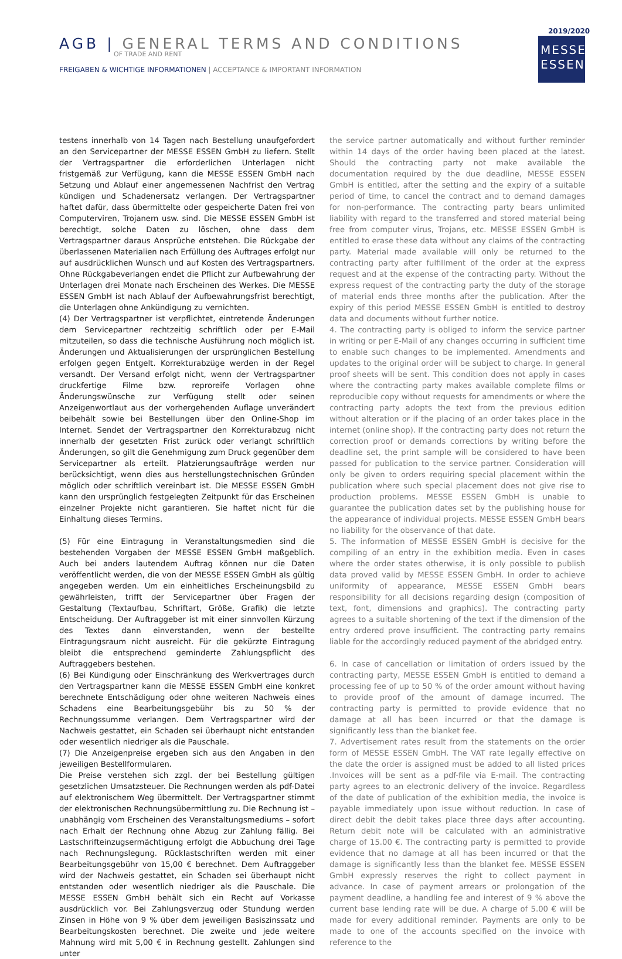AGB | GENERAL TERMS AND CONDITIONS
OF TRADE AND RENT
FREIGABEN & WICHTIGE INFORMATIONEN | ACCEPTANCE & IMPORTANT INFORMATION
2019/2020
MESSE
ESSEN
testens innerhalb von 14 Tagen nach Bestellung unaufgefordert an den Servicepartner der MESSE ESSEN GmbH zu liefern. Stellt der Vertragspartner die erforderlichen Unterlagen nicht fristgemäß zur Verfügung, kann die MESSE ESSEN GmbH nach Setzung und Ablauf einer angemessenen Nachfrist den Vertrag kündigen und Schadenersatz verlangen. Der Vertragspartner haftet dafür, dass übermittelte oder gespeicherte Daten frei von Computerviren, Trojanern usw. sind. Die MESSE ESSEN GmbH ist berechtigt, solche Daten zu löschen, ohne dass dem Vertragspartner daraus Ansprüche entstehen. Die Rückgabe der überlassenen Materialien nach Erfüllung des Auftrages erfolgt nur auf ausdrücklichen Wunsch und auf Kosten des Vertragspartners. Ohne Rückgabeverlangen endet die Pflicht zur Aufbewahrung der Unterlagen drei Monate nach Erscheinen des Werkes. Die MESSE ESSEN GmbH ist nach Ablauf der Aufbewahrungsfrist berechtigt, die Unterlagen ohne Ankündigung zu vernichten.
(4) Der Vertragspartner ist verpflichtet, eintretende Änderungen dem Servicepartner rechtzeitig schriftlich oder per E-Mail mitzuteilen, so dass die technische Ausführung noch möglich ist. Änderungen und Aktualisierungen der ursprünglichen Bestellung erfolgen gegen Entgelt. Korrekturabzüge werden in der Regel versandt. Der Versand erfolgt nicht, wenn der Vertragspartner druckfertige Filme bzw. reproreife Vorlagen ohne Änderungswünsche zur Verfügung stellt oder seinen Anzeigenwortlaut aus der vorhergehenden Auflage unverändert beibehält sowie bei Bestellungen über den Online-Shop im Internet. Sendet der Vertragspartner den Korrekturabzug nicht innerhalb der gesetzten Frist zurück oder verlangt schriftlich Änderungen, so gilt die Genehmigung zum Druck gegenüber dem Servicepartner als erteilt. Platzierungsaufträge werden nur berücksichtigt, wenn dies aus herstellungstechnischen Gründen möglich oder schriftlich vereinbart ist. Die MESSE ESSEN GmbH kann den ursprünglich festgelegten Zeitpunkt für das Erscheinen einzelner Projekte nicht garantieren. Sie haftet nicht für die Einhaltung dieses Termins.
(5) Für eine Eintragung in Veranstaltungsmedien sind die bestehenden Vorgaben der MESSE ESSEN GmbH maßgeblich. Auch bei anders lautendem Auftrag können nur die Daten veröffentlicht werden, die von der MESSE ESSEN GmbH als gültig angegeben werden. Um ein einheitliches Erscheinungsbild zu gewährleisten, trifft der Servicepartner über Fragen der Gestaltung (Textaufbau, Schriftart, Größe, Grafik) die letzte Entscheidung. Der Auftraggeber ist mit einer sinnvollen Kürzung des Textes dann einverstanden, wenn der bestellte Eintragungsraum nicht ausreicht. Für die gekürzte Eintragung bleibt die entsprechend geminderte Zahlungspflicht des Auftraggebers bestehen.
(6) Bei Kündigung oder Einschränkung des Werkvertrages durch den Vertragspartner kann die MESSE ESSEN GmbH eine konkret berechnete Entschädigung oder ohne weiteren Nachweis eines Schadens eine Bearbeitungsgebühr bis zu 50 % der Rechnungssumme verlangen. Dem Vertragspartner wird der Nachweis gestattet, ein Schaden sei überhaupt nicht entstanden oder wesentlich niedriger als die Pauschale.
(7) Die Anzeigenpreise ergeben sich aus den Angaben in den jeweiligen Bestellformularen.
Die Preise verstehen sich zzgl. der bei Bestellung gültigen gesetzlichen Umsatzsteuer. Die Rechnungen werden als pdf-Datei auf elektronischem Weg übermittelt. Der Vertragspartner stimmt der elektronischen Rechnungsübermittlung zu. Die Rechnung ist – unabhängig vom Erscheinen des Veranstaltungsmediums – sofort nach Erhalt der Rechnung ohne Abzug zur Zahlung fällig. Bei Lastschrifteinzugsermächtigung erfolgt die Abbuchung drei Tage nach Rechnungslegung. Rücklastschriften werden mit einer Bearbeitungsgebühr von 15,00 € berechnet. Dem Auftraggeber wird der Nachweis gestattet, ein Schaden sei überhaupt nicht entstanden oder wesentlich niedriger als die Pauschale. Die MESSE ESSEN GmbH behält sich ein Recht auf Vorkasse ausdrücklich vor. Bei Zahlungsverzug oder Stundung werden Zinsen in Höhe von 9 % über dem jeweiligen Basiszinssatz und Bearbeitungskosten berechnet. Die zweite und jede weitere Mahnung wird mit 5,00 € in Rechnung gestellt. Zahlungen sind unter
the service partner automatically and without further reminder within 14 days of the order having been placed at the latest. Should the contracting party not make available the documentation required by the due deadline, MESSE ESSEN GmbH is entitled, after the setting and the expiry of a suitable period of time, to cancel the contract and to demand damages for non-performance. The contracting party bears unlimited liability with regard to the transferred and stored material being free from computer virus, Trojans, etc. MESSE ESSEN GmbH is entitled to erase these data without any claims of the contracting party. Material made available will only be returned to the contracting party after fulfillment of the order at the express request and at the expense of the contracting party. Without the express request of the contracting party the duty of the storage of material ends three months after the publication. After the expiry of this period MESSE ESSEN GmbH is entitled to destroy data and documents without further notice.
4. The contracting party is obliged to inform the service partner in writing or per E-Mail of any changes occurring in sufficient time to enable such changes to be implemented. Amendments and updates to the original order will be subject to charge. In general proof sheets will be sent. This condition does not apply in cases where the contracting party makes available complete films or reproducible copy without requests for amendments or where the contracting party adopts the text from the previous edition without alteration or if the placing of an order takes place in the internet (online shop). If the contracting party does not return the correction proof or demands corrections by writing before the deadline set, the print sample will be considered to have been passed for publication to the service partner. Consideration will only be given to orders requiring special placement within the publication where such special placement does not give rise to production problems. MESSE ESSEN GmbH is unable to guarantee the publication dates set by the publishing house for the appearance of individual projects. MESSE ESSEN GmbH bears no liability for the observance of that date.
5. The information of MESSE ESSEN GmbH is decisive for the compiling of an entry in the exhibition media. Even in cases where the order states otherwise, it is only possible to publish data proved valid by MESSE ESSEN GmbH. In order to achieve uniformity of appearance, MESSE ESSEN GmbH bears responsibility for all decisions regarding design (composition of text, font, dimensions and graphics). The contracting party agrees to a suitable shortening of the text if the dimension of the entry ordered prove insufficient. The contracting party remains liable for the accordingly reduced payment of the abridged entry.
6. In case of cancellation or limitation of orders issued by the contracting party, MESSE ESSEN GmbH is entitled to demand a processing fee of up to 50 % of the order amount without having to provide proof of the amount of damage incurred. The contracting party is permitted to provide evidence that no damage at all has been incurred or that the damage is significantly less than the blanket fee.
7. Advertisement rates result from the statements on the order form of MESSE ESSEN GmbH. The VAT rate legally effective on the date the order is assigned must be added to all listed prices .Invoices will be sent as a pdf-file via E-mail. The contracting party agrees to an electronic delivery of the invoice. Regardless of the date of publication of the exhibition media, the invoice is payable immediately upon issue without reduction. In case of direct debit the debit takes place three days after accounting. Return debit note will be calculated with an administrative charge of 15.00 €. The contracting party is permitted to provide evidence that no damage at all has been incurred or that the damage is significantly less than the blanket fee. MESSE ESSEN GmbH expressly reserves the right to collect payment in advance. In case of payment arrears or prolongation of the payment deadline, a handling fee and interest of 9 % above the current base lending rate will be due. A charge of 5.00 € will be made for every additional reminder. Payments are only to be made to one of the accounts specified on the invoice with reference to the